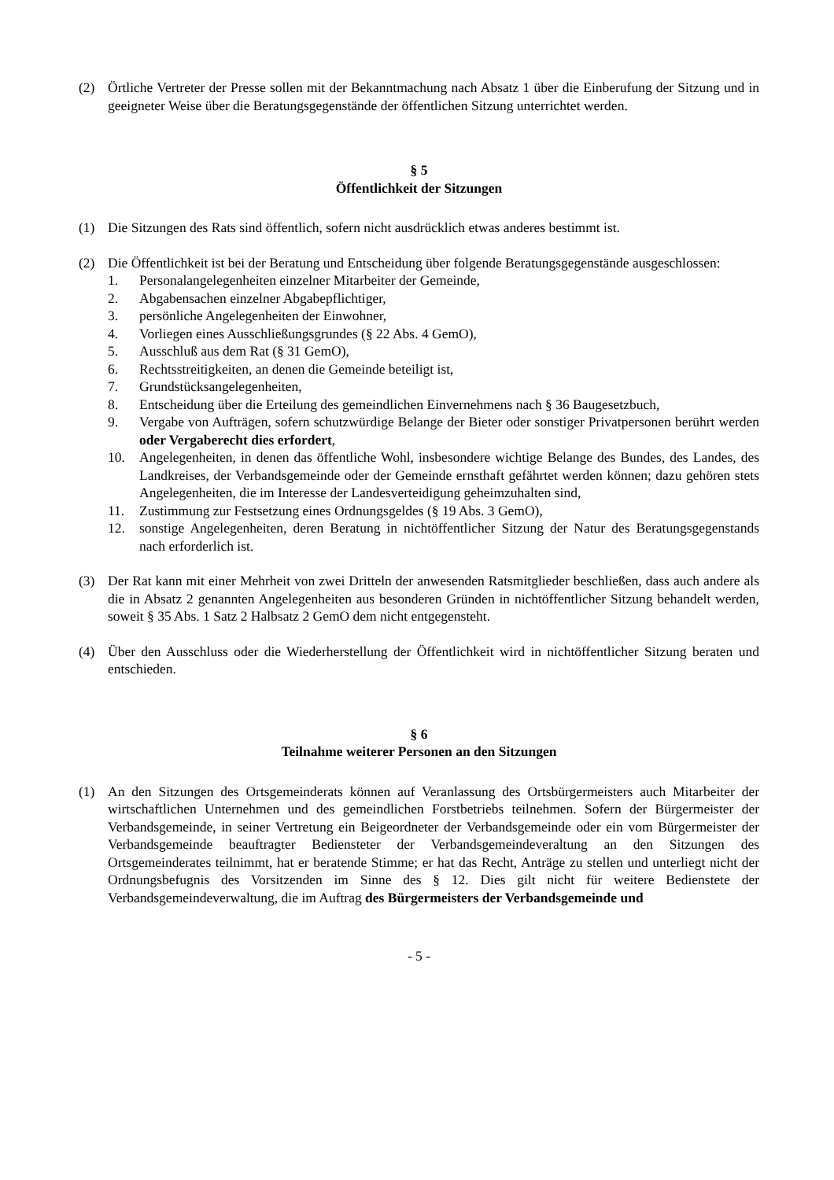(2) Örtliche Vertreter der Presse sollen mit der Bekanntmachung nach Absatz 1 über die Einberufung der Sitzung und in geeigneter Weise über die Beratungsgegenstände der öffentlichen Sitzung unterrichtet werden.
§ 5
Öffentlichkeit der Sitzungen
(1) Die Sitzungen des Rats sind öffentlich, sofern nicht ausdrücklich etwas anderes bestimmt ist.
(2) Die Öffentlichkeit ist bei der Beratung und Entscheidung über folgende Beratungsgegenstände ausgeschlossen:
1. Personalangelegenheiten einzelner Mitarbeiter der Gemeinde,
2. Abgabensachen einzelner Abgabepflichtiger,
3. persönliche Angelegenheiten der Einwohner,
4. Vorliegen eines Ausschließungsgrundes (§ 22 Abs. 4 GemO),
5. Ausschluß aus dem Rat (§ 31 GemO),
6. Rechtsstreitigkeiten, an denen die Gemeinde beteiligt ist,
7. Grundstücksangelegenheiten,
8. Entscheidung über die Erteilung des gemeindlichen Einvernehmens nach § 36 Baugesetzbuch,
9. Vergabe von Aufträgen, sofern schutzwürdige Belange der Bieter oder sonstiger Privatpersonen berührt werden oder Vergaberecht dies erfordert,
10. Angelegenheiten, in denen das öffentliche Wohl, insbesondere wichtige Belange des Bundes, des Landes, des Landkreises, der Verbandsgemeinde oder der Gemeinde ernsthaft gefährtet werden können; dazu gehören stets Angelegenheiten, die im Interesse der Landesverteidigung geheimzuhalten sind,
11. Zustimmung zur Festsetzung eines Ordnungsgeldes (§ 19 Abs. 3 GemO),
12. sonstige Angelegenheiten, deren Beratung in nichtöffentlicher Sitzung der Natur des Beratungsgegenstands nach erforderlich ist.
(3) Der Rat kann mit einer Mehrheit von zwei Dritteln der anwesenden Ratsmitglieder beschließen, dass auch andere als die in Absatz 2 genannten Angelegenheiten aus besonderen Gründen in nichtöffentlicher Sitzung behandelt werden, soweit § 35 Abs. 1 Satz 2 Halbsatz 2 GemO dem nicht entgegensteht.
(4) Über den Ausschluss oder die Wiederherstellung der Öffentlichkeit wird in nichtöffentlicher Sitzung beraten und entschieden.
§ 6
Teilnahme weiterer Personen an den Sitzungen
(1) An den Sitzungen des Ortsgemeinderats können auf Veranlassung des Ortsbürgermeisters auch Mitarbeiter der wirtschaftlichen Unternehmen und des gemeindlichen Forstbetriebs teilnehmen. Sofern der Bürgermeister der Verbandsgemeinde, in seiner Vertretung ein Beigeordneter der Verbandsgemeinde oder ein vom Bürgermeister der Verbandsgemeinde beauftragter Bediensteter der Verbandsgemeindeveraltung an den Sitzungen des Ortsgemeinderates teilnimmt, hat er beratende Stimme; er hat das Recht, Anträge zu stellen und unterliegt nicht der Ordnungsbefugnis des Vorsitzenden im Sinne des § 12. Dies gilt nicht für weitere Bedienstete der Verbandsgemeindeverwaltung, die im Auftrag des Bürgermeisters der Verbandsgemeinde und
- 5 -